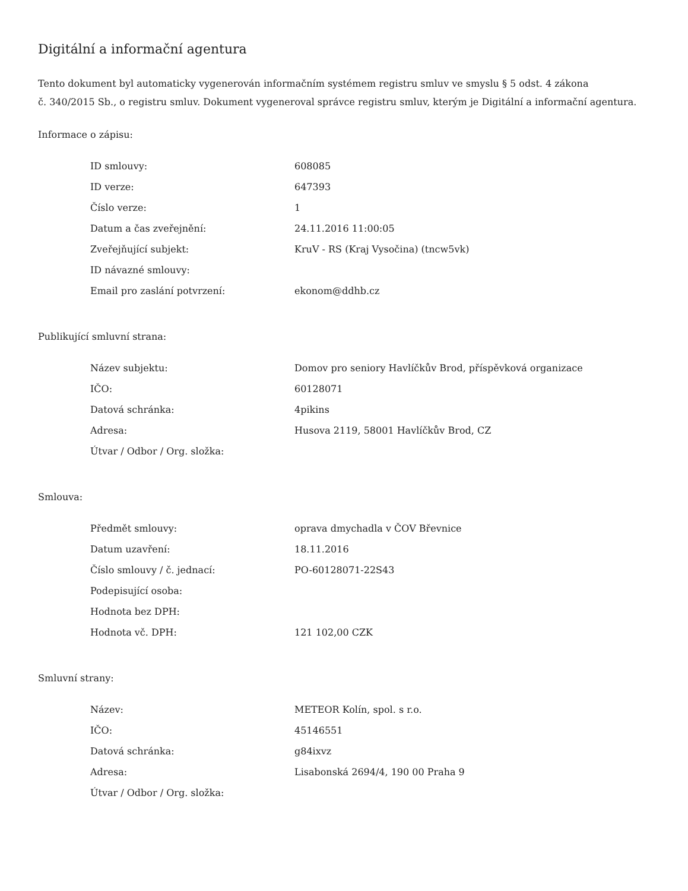Digitální a informační agentura
Tento dokument byl automaticky vygenerován informačním systémem registru smluv ve smyslu § 5 odst. 4 zákona
č. 340/2015 Sb., o registru smluv. Dokument vygeneroval správce registru smluv, kterým je Digitální a informační agentura.
Informace o zápisu:
| ID smlouvy: | 608085 |
| ID verze: | 647393 |
| Číslo verze: | 1 |
| Datum a čas zveřejnění: | 24.11.2016 11:00:05 |
| Zveřejňující subjekt: | KruV - RS (Kraj Vysočina) (tncw5vk) |
| ID návazné smlouvy: | |
| Email pro zaslání potvrzení: | ekonom@ddhb.cz |
Publikující smluvní strana:
| Název subjektu: | Domov pro seniory Havlíčkův Brod, příspěvková organizace |
| IČO: | 60128071 |
| Datová schránka: | 4pikins |
| Adresa: | Husova 2119, 58001 Havlíčkův Brod, CZ |
| Útvar / Odbor / Org. složka: | |
Smlouva:
| Předmět smlouvy: | oprava dmychadla v ČOV Břevnice |
| Datum uzavření: | 18.11.2016 |
| Číslo smlouvy / č. jednací: | PO-60128071-22S43 |
| Podepisující osoba: | |
| Hodnota bez DPH: | |
| Hodnota vč. DPH: | 121 102,00 CZK |
Smluvní strany:
| Název: | METEOR Kolín, spol. s r.o. |
| IČO: | 45146551 |
| Datová schránka: | g84ixvz |
| Adresa: | Lisabonská 2694/4, 190 00 Praha 9 |
| Útvar / Odbor / Org. složka: | |